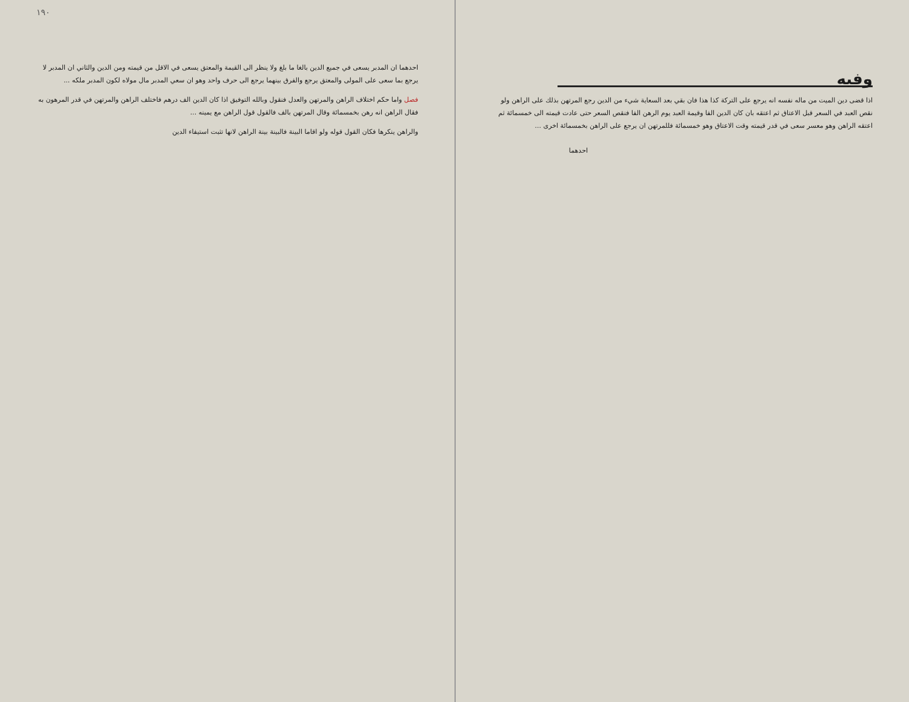وفيه
اذا قضى دين الميت من ماله نفسه انه يرجع على التركة كذا هذا فان بقي بعد السعاية شيء من الدين رجع المرتهن بذلك على الراهن ولو نقص العبد في السعر قبل الاعتاق ثم اعتقه بان كان الدين الفا وقيمة العبد يوم الرهن الفا فنقص السعر حتى عادت قيمته الى خمسمائة ثم اعتقه الراهن وهو معسر سعى في قدر قيمته وقت الاعتاق وهو خمسمائة فللمرتهن ان يرجع على الراهن بخمسمائة اخرى ...
احدهما
١٩٠
احدهما ان المدبر يسعى في جميع الدين بالغا ما بلغ ولا ينظر الى القيمة والمعتق يسعى في الاقل من قيمته ومن الدين والثاني ان المدبر لا يرجع بما سعى على المولى والمعتق يرجع والفرق بينهما يرجع الى حرف واحد وهو ان سعي المدبر مال مولاه لكون المدبر ملكه ...
فصل واما حكم اختلاف الراهن والمرتهن والعدل فنقول وبالله التوفيق اذا كان الدين الف درهم فاختلف الراهن والمرتهن في قدر المرهون به فقال الراهن انه رهن بخمسمائة وقال المرتهن بالف فالقول قول الراهن مع يمينه ...
والراهن ينكرها فكان القول قوله ولو اقاما البينة فالبينة بينة الراهن لانها تثبت استيفاء الدين